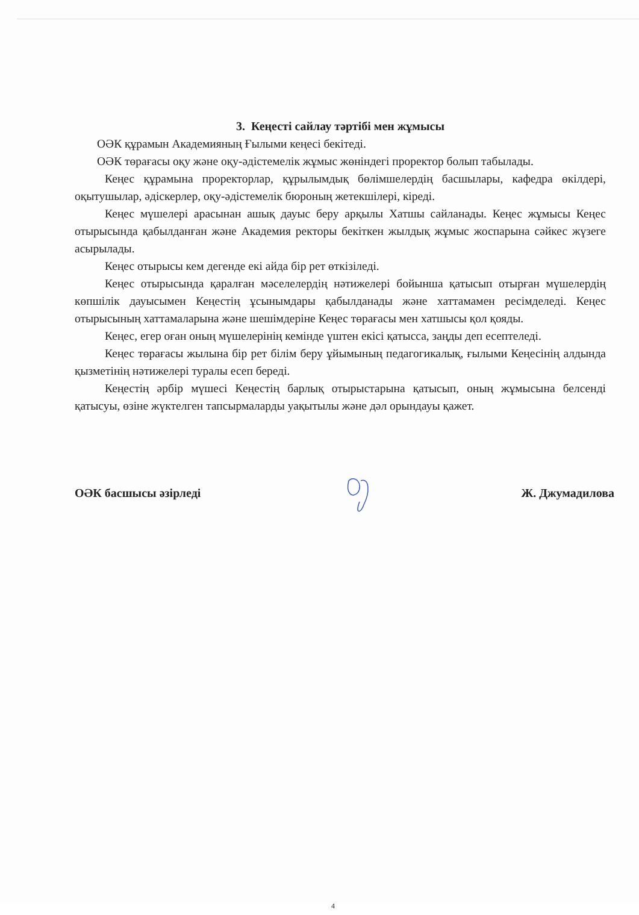3. Кеңесті сайлау тәртібі мен жұмысы
ОӘК құрамын Академияның Ғылыми кеңесі бекітеді.
ОӘК төрағасы оқу және оқу-әдістемелік жұмыс жөніндегі проректор болып табылады.
Кеңес құрамына проректорлар, құрылымдық бөлімшелердің басшылары, кафедра өкілдері, оқытушылар, әдіскерлер, оқу-әдістемелік бюроның жетекшілері, кіреді.
Кеңес мүшелері арасынан ашық дауыс беру арқылы Хатшы сайланады. Кеңес жұмысы Кеңес отырысында қабылданған және Академия ректоры бекіткен жылдық жұмыс жоспарына сәйкес жүзеге асырылады.
Кеңес отырысы кем дегенде екі айда бір рет өткізіледі.
Кеңес отырысында қаралған мәселелердің нәтижелері бойынша қатысып отырған мүшелердің көпшілік дауысымен Кеңестің ұсынымдары қабылданады және хаттамамен ресімделеді. Кеңес отырысының хаттамаларына және шешімдеріне Кеңес төрағасы мен хатшысы қол қояды.
Кеңес, егер оған оның мүшелерінің кемінде үштен екісі қатысса, заңды деп есептеледі.
Кеңес төрағасы жылына бір рет білім беру ұйымының педагогикалық, ғылыми Кеңесінің алдында қызметінің нәтижелері туралы есеп береді.
Кеңестің әрбір мүшесі Кеңестің барлық отырыстарына қатысып, оның жұмысына белсенді қатысуы, өзіне жүктелген тапсырмаларды уақытылы және дәл орындауы қажет.
ОӘК басшысы әзірледі Ж. Джумадилова
4